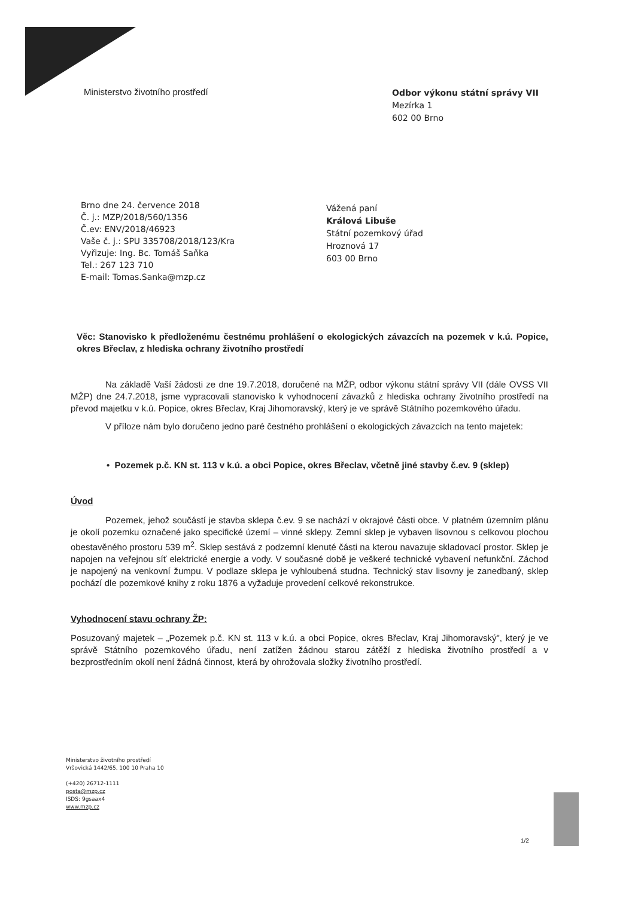Ministerstvo životního prostředí
Odbor výkonu státní správy VII
Mezírka 1
602 00 Brno
Brno dne 24. července 2018
Č. j.: MZP/2018/560/1356
Č.ev: ENV/2018/46923
Vaše č. j.: SPU 335708/2018/123/Kra
Vyřizuje: Ing. Bc. Tomáš Saňka
Tel.: 267 123 710
E-mail: Tomas.Sanka@mzp.cz
Vážená paní
Králová Libuše
Státní pozemkový úřad
Hroznová 17
603 00 Brno
Věc: Stanovisko k předloženému čestnému prohlášení o ekologických závazcích na pozemek v k.ú. Popice, okres Břeclav, z hlediska ochrany životního prostředí
Na základě Vaší žádosti ze dne 19.7.2018, doručené na MŽP, odbor výkonu státní správy VII (dále OVSS VII MŽP) dne 24.7.2018, jsme vypracovali stanovisko k vyhodnocení závazků z hlediska ochrany životního prostředí na převod majetku v k.ú. Popice, okres Břeclav, Kraj Jihomoravský, který je ve správě Státního pozemkového úřadu.
V příloze nám bylo doručeno jedno paré čestného prohlášení o ekologických závazcích na tento majetek:
• Pozemek p.č. KN st. 113 v k.ú. a obci Popice, okres Břeclav, včetně jiné stavby č.ev. 9 (sklep)
Úvod
Pozemek, jehož součástí je stavba sklepa č.ev. 9 se nachází v okrajové části obce. V platném územním plánu je okolí pozemku označené jako specifické území – vinné sklepy. Zemní sklep je vybaven lisovnou s celkovou plochou obestavěného prostoru 539 m<sup>2</sup>. Sklep sestává z podzemní klenuté části na kterou navazuje skladovací prostor. Sklep je napojen na veřejnou síť elektrické energie a vody. V současné době je veškeré technické vybavení nefunkční. Záchod je napojený na venkovní žumpu. V podlaze sklepa je vyhloubená studna. Technický stav lisovny je zanedbaný, sklep pochází dle pozemkové knihy z roku 1876 a vyžaduje provedení celkové rekonstrukce.
Vyhodnocení stavu ochrany ŽP:
Posuzovaný majetek – „Pozemek p.č. KN st. 113 v k.ú. a obci Popice, okres Břeclav, Kraj Jihomoravský", který je ve správě Státního pozemkového úřadu, není zatížen žádnou starou zátěží z hlediska životního prostředí a v bezprostředním okolí není žádná činnost, která by ohrožovala složky životního prostředí.
Ministerstvo životního prostředí
Vršovická 1442/65, 100 10 Praha 10
(+420) 26712-1111
posta@mzp.cz
ISDS: 9gsaax4
www.mzp.cz
1/2